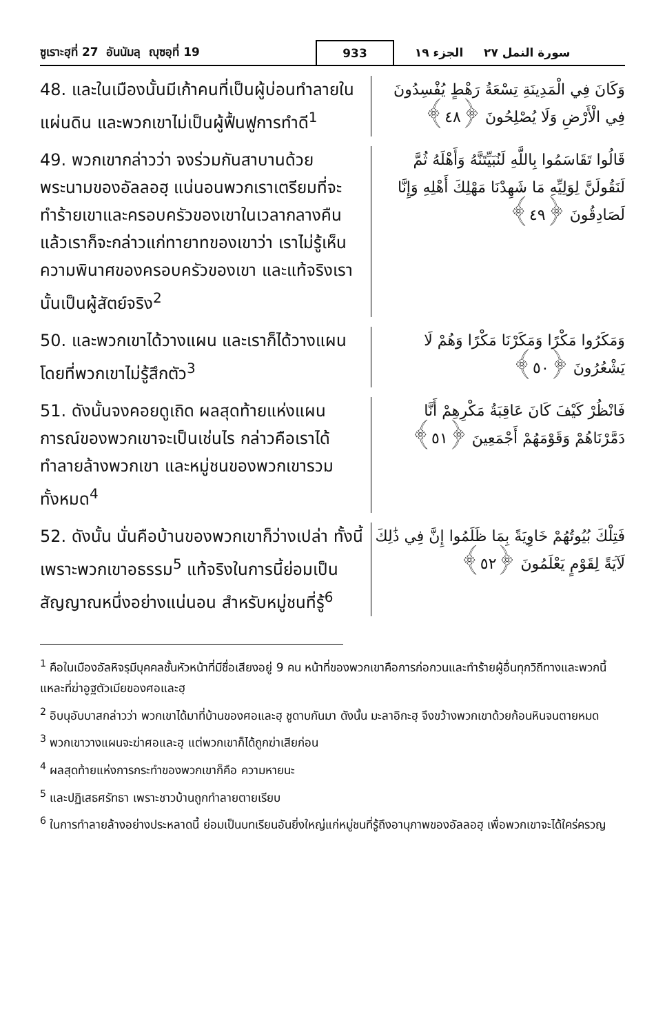ซูเราะฮฺที่ 27 อันนัมลฺ ญุซอฺที่ 19 933 الجزء ١٩ سورة النمل ٢٧
48. และในเมืองนั้นมีเก้าคนที่เป็นผู้บ่อนทำลายในแผ่นดิน และพวกเขาไม่เป็นผู้ฟื้นฟูการทำดี<sup>1</sup>
وَكَانَ فِي الْمَدِينَةِ تِسْعَةُ رَهْطٍ يُفْسِدُونَ فِي الْأَرْضِ وَلَا يُصْلِحُونَ ﴿٤٨﴾
49. พวกเขากล่าวว่า จงร่วมกันสาบานด้วยพระนามของอัลลอฮฺ แน่นอนพวกเราเตรียมที่จะทำร้ายเขาและครอบครัวของเขาในเวลากลางคืน แล้วเราก็จะกล่าวแก่ทายาทของเขาว่า เราไม่รู้เห็นความพินาศของครอบครัวของเขา และแท้จริงเรานั้นเป็นผู้สัตย์จริง<sup>2</sup>
قَالُوا تَقَاسَمُوا بِاللَّهِ لَنُبَيِّتَنَّهُ وَأَهْلَهُ ثُمَّ لَنَقُولَنَّ لِوَلِيِّهِ مَا شَهِدْنَا مَهْلِكَ أَهْلِهِ وَإِنَّا لَصَادِقُونَ ﴿٤٩﴾
50. และพวกเขาได้วางแผน และเราก็ได้วางแผน โดยที่พวกเขาไม่รู้สึกตัว<sup>3</sup>
وَمَكَرُوا مَكْرًا وَمَكَرْنَا مَكْرًا وَهُمْ لَا يَشْعُرُونَ ﴿٥٠﴾
51. ดังนั้นจงคอยดูเถิด ผลสุดท้ายแห่งแผนการณ์ของพวกเขาจะเป็นเช่นไร กล่าวคือเราได้ทำลายล้างพวกเขา และหมู่ชนของพวกเขารวมทั้งหมด<sup>4</sup>
فَانْظُرْ كَيْفَ كَانَ عَاقِبَةُ مَكْرِهِمْ أَنَّا دَمَّرْنَاهُمْ وَقَوْمَهُمْ أَجْمَعِينَ ﴿٥١﴾
52. ดังนั้น นั่นคือบ้านของพวกเขาก็ว่างเปล่า ทั้งนี้เพราะพวกเขาอธรรม<sup>5</sup> แท้จริงในการนี้ย่อมเป็นสัญญาณหนึ่งอย่างแน่นอน สำหรับหมู่ชนที่รู้<sup>6</sup>
فَتِلْكَ بُيُوتُهُمْ خَاوِيَةً بِمَا ظَلَمُوا إِنَّ فِي ذَٰلِكَ لَآيَةً لِقَوْمٍ يَعْلَمُونَ ﴿٥٢﴾
<sup>1</sup> คือในเมืองอัลหิจรฺมีบุคคลชั้นหัวหน้าที่มีชื่อเสียงอยู่ 9 คน หน้าที่ของพวกเขาคือการก่อกวนและทำร้ายผู้อื่นทุกวิถีทางและพวกนี้แหละที่ฆ่าอูฐตัวเมียของศอและฮฺ
<sup>2</sup> อิบนุอับบาสกล่าวว่า พวกเขาได้มาที่บ้านของศอและฮฺ ชูดาบกันมา ดังนั้น มะลาอิกะฮฺ จึงขว้างพวกเขาด้วยก้อนหินจนตายหมด
<sup>3</sup> พวกเขาวางแผนจะฆ่าศอและฮฺ แต่พวกเขาก็ได้ถูกฆ่าเสียก่อน
<sup>4</sup> ผลสุดท้ายแห่งการกระทำของพวกเขาก็คือ ความหายนะ
<sup>5</sup> และปฏิเสธศรัทธา เพราะชาวบ้านถูกทำลายตายเรียบ
<sup>6</sup> ในการทำลายล้างอย่างประหลาดนี้ ย่อมเป็นบทเรียนอันยิ่งใหญ่แก่หมู่ชนที่รู้ถึงอานุภาพของอัลลอฮฺ เพื่อพวกเขาจะได้ใคร่ครวญ